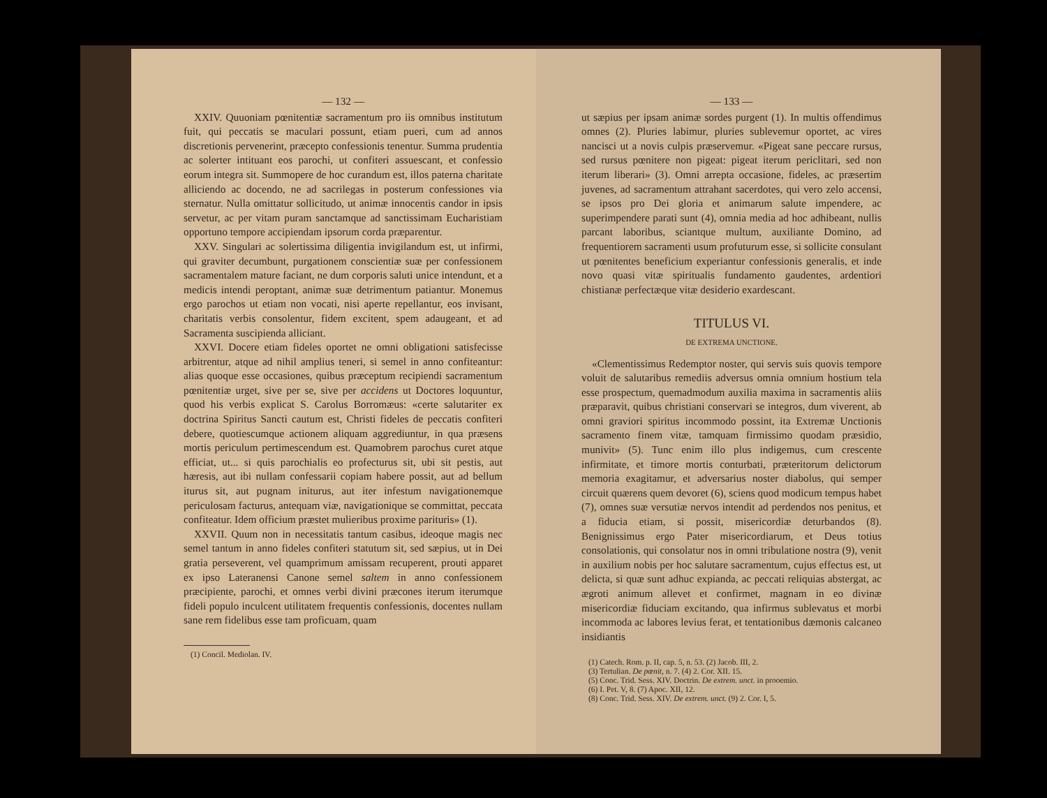— 132 —
XXIV. Quuoniam pœnitentiæ sacramentum pro iis omnibus institutum fuit, qui peccatis se maculari possunt, etiam pueri, cum ad annos discretionis pervenerint, præcepto confessionis tenentur. Summa prudentia ac solerter intituant eos parochi, ut confiteri assuescant, et confessio eorum integra sit. Summopere de hoc curandum est, illos paterna charitate alliciendo ac docendo, ne ad sacrilegas in posterum confessiones via sternatur. Nulla omittatur sollicitudo, ut animæ innocentis candor in ipsis servetur, ac per vitam puram sanctamque ad sanctissimam Eucharistiam opportuno tempore accipiendam ipsorum corda præparentur.
XXV. Singulari ac solertissima diligentia invigilandum est, ut infirmi, qui graviter decumbunt, purgationem conscientiæ suæ per confessionem sacramentalem mature faciant, ne dum corporis saluti unice intendunt, et a medicis intendi peroptant, animæ suæ detrimentum patiantur. Monemus ergo parochos ut etiam non vocati, nisi aperte repellantur, eos invisant, charitatis verbis consolentur, fidem excitent, spem adaugeant, et ad Sacramenta suscipienda alliciant.
XXVI. Docere etiam fideles oportet ne omni obligationi satisfecisse arbitrentur, atque ad nihil amplius teneri, si semel in anno confiteantur: alias quoque esse occasiones, quibus præceptum recipiendi sacramentum pœnitentiæ urget, sive per se, sive per accidens ut Doctores loquuntur, quod his verbis explicat S. Carolus Borromæus: «certe salutariter ex doctrina Spiritus Sancti cautum est, Christi fideles de peccatis confiteri debere, quotiescumque actionem aliquam aggrediuntur, in qua præsens mortis periculum pertimescendum est. Quamobrem parochus curet atque efficiat, ut... si quis parochialis eo profecturus sit, ubi sit pestis, aut hæresis, aut ibi nullam confessarii copiam habere possit, aut ad bellum iturus sit, aut pugnam initurus, aut iter infestum navigationemque periculosam facturus, antequam viæ, navigationique se committat, peccata confiteatur. Idem officium præstet mulieribus proxime parituris» (1).
XXVII. Quum non in necessitatis tantum casibus, ideoque magis nec semel tantum in anno fideles confiteri statutum sit, sed sæpius, ut in Dei gratia perseverent, vel quamprimum amissam recuperent, prouti apparet ex ipso Lateranensi Canone semel saltem in anno confessionem præcipiente, parochi, et omnes verbi divini præcones iterum iterumque fideli populo inculcent utilitatem frequentis confessionis, docentes nullam sane rem fidelibus esse tam proficuam, quam
(1) Concil. Mediolan. IV.
— 133 —
ut sæpius per ipsam animæ sordes purgent (1). In multis offendimus omnes (2). Pluries labimur, pluries sublevemur oportet, ac vires nancisci ut a novis culpis præservemur. «Pigeat sane peccare rursus, sed rursus pœnitere non pigeat: pigeat iterum periclitari, sed non iterum liberari» (3). Omni arrepta occasione, fideles, ac præsertim juvenes, ad sacramentum attrahant sacerdotes, qui vero zelo accensi, se ipsos pro Dei gloria et animarum salute impendere, ac superimpendere parati sunt (4), omnia media ad hoc adhibeant, nullis parcant laboribus, sciantque multum, auxiliante Domino, ad frequentiorem sacramenti usum profuturum esse, si sollicite consulant ut pœnitentes beneficium experiantur confessionis generalis, et inde novo quasi vitæ spiritualis fundamento gaudentes, ardentiori chistianæ perfectæque vitæ desiderio exardescant.
TITULUS VI.
DE EXTREMA UNCTIONE.
«Clementissimus Redemptor noster, qui servis suis quovis tempore voluit de salutaribus remediis adversus omnia omnium hostium tela esse prospectum, quemadmodum auxilia maxima in sacramentis aliis præparavit, quibus christiani conservari se integros, dum viverent, ab omni graviori spiritus incommodo possint, ita Extremæ Unctionis sacramento finem vitæ, tamquam firmissimo quodam præsidio, munivit» (5). Tunc enim illo plus indigemus, cum crescente infirmitate, et timore mortis conturbati, præteritorum delictorum memoria exagitamur, et adversarius noster diabolus, qui semper circuit quærens quem devoret (6), sciens quod modicum tempus habet (7), omnes suæ versutiæ nervos intendit ad perdendos nos penitus, et a fiducia etiam, si possit, misericordiæ deturbandos (8). Benignissimus ergo Pater misericordiarum, et Deus totius consolationis, qui consolatur nos in omni tribulatione nostra (9), venit in auxilium nobis per hoc salutare sacramentum, cujus effectus est, ut delicta, si quæ sunt adhuc expianda, ac peccati reliquias abstergat, ac ægroti animum allevet et confirmet, magnam in eo divinæ misericordiæ fiduciam excitando, qua infirmus sublevatus et morbi incommoda ac labores levius ferat, et tentationibus dæmonis calcaneo insidiantis
(1) Catech. Rom. p. II, cap. 5, n. 53. (2) Jacob. III, 2.
(3) Tertulian. De pœnit, n. 7. (4) 2. Cor. XII. 15.
(5) Conc. Trid. Sess. XIV. Doctrin. De extrem. unct. in prooemio.
(6) I. Pet. V, 8. (7) Apoc. XII, 12.
(8) Conc. Trid. Sess. XIV. De extrem. unct. (9) 2. Cor. I, 5.